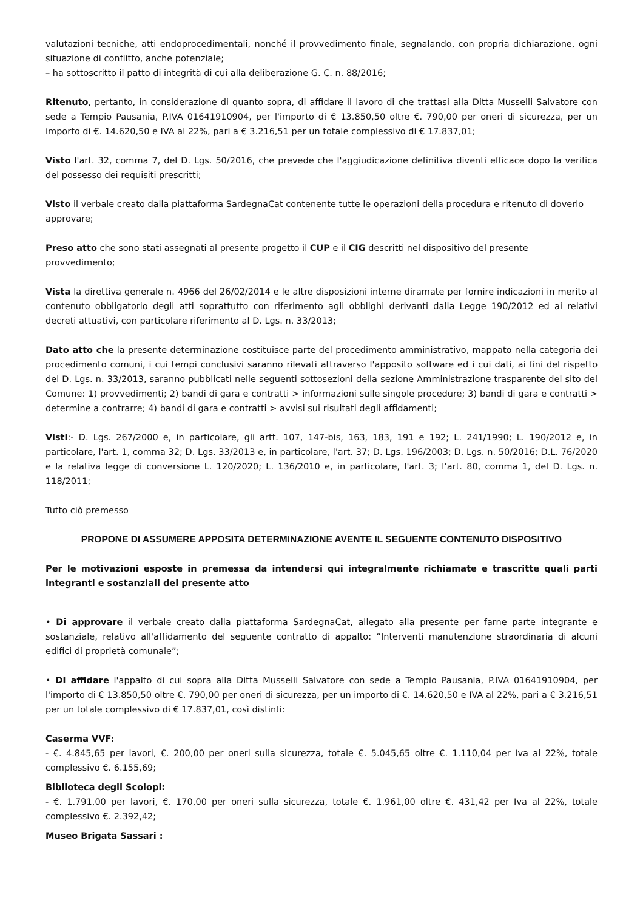valutazioni tecniche, atti endoprocedimentali, nonché il provvedimento finale, segnalando, con propria dichiarazione, ogni situazione di conflitto, anche potenziale;
– ha sottoscritto il patto di integrità di cui alla deliberazione G. C. n. 88/2016;
Ritenuto, pertanto, in considerazione di quanto sopra, di affidare il lavoro di che trattasi alla Ditta Musselli Salvatore con sede a Tempio Pausania, P.IVA 01641910904, per l'importo di € 13.850,50 oltre €. 790,00 per oneri di sicurezza, per un importo di €. 14.620,50 e IVA al 22%, pari a € 3.216,51 per un totale complessivo di € 17.837,01;
Visto l'art. 32, comma 7, del D. Lgs. 50/2016, che prevede che l'aggiudicazione definitiva diventi efficace dopo la verifica del possesso dei requisiti prescritti;
Visto il verbale creato dalla piattaforma SardegnaCat contenente tutte le operazioni della procedura e ritenuto di doverlo approvare;
Preso atto che sono stati assegnati al presente progetto il CUP e il CIG descritti nel dispositivo del presente provvedimento;
Vista la direttiva generale n. 4966 del 26/02/2014 e le altre disposizioni interne diramate per fornire indicazioni in merito al contenuto obbligatorio degli atti soprattutto con riferimento agli obblighi derivanti dalla Legge 190/2012 ed ai relativi decreti attuativi, con particolare riferimento al D. Lgs. n. 33/2013;
Dato atto che la presente determinazione costituisce parte del procedimento amministrativo, mappato nella categoria dei procedimento comuni, i cui tempi conclusivi saranno rilevati attraverso l'apposito software ed i cui dati, ai fini del rispetto del D. Lgs. n. 33/2013, saranno pubblicati nelle seguenti sottosezioni della sezione Amministrazione trasparente del sito del Comune: 1) provvedimenti; 2) bandi di gara e contratti > informazioni sulle singole procedure; 3) bandi di gara e contratti > determine a contrarre; 4) bandi di gara e contratti > avvisi sui risultati degli affidamenti;
Visti:- D. Lgs. 267/2000 e, in particolare, gli artt. 107, 147-bis, 163, 183, 191 e 192; L. 241/1990; L. 190/2012 e, in particolare, l'art. 1, comma 32; D. Lgs. 33/2013 e, in particolare, l'art. 37; D. Lgs. 196/2003; D. Lgs. n. 50/2016; D.L. 76/2020 e la relativa legge di conversione L. 120/2020; L. 136/2010 e, in particolare, l'art. 3; l’art. 80, comma 1, del D. Lgs. n. 118/2011;
Tutto ciò premesso
PROPONE DI ASSUMERE APPOSITA DETERMINAZIONE AVENTE IL SEGUENTE CONTENUTO DISPOSITIVO
Per le motivazioni esposte in premessa da intendersi qui integralmente richiamate e trascritte quali parti integranti e sostanziali del presente atto
• Di approvare il verbale creato dalla piattaforma SardegnaCat, allegato alla presente per farne parte integrante e sostanziale, relativo all'affidamento del seguente contratto di appalto: “Interventi manutenzione straordinaria di alcuni edifici di proprietà comunale”;
• Di affidare l'appalto di cui sopra alla Ditta Musselli Salvatore con sede a Tempio Pausania, P.IVA 01641910904, per l'importo di € 13.850,50 oltre €. 790,00 per oneri di sicurezza, per un importo di €. 14.620,50 e IVA al 22%, pari a € 3.216,51 per un totale complessivo di € 17.837,01, così distinti:
Caserma VVF:
- €. 4.845,65 per lavori, €. 200,00 per oneri sulla sicurezza, totale €. 5.045,65 oltre €. 1.110,04 per Iva al 22%, totale complessivo €. 6.155,69;
Biblioteca degli Scolopi:
- €. 1.791,00 per lavori, €. 170,00 per oneri sulla sicurezza, totale €. 1.961,00 oltre €. 431,42 per Iva al 22%, totale complessivo €. 2.392,42;
Museo Brigata Sassari :